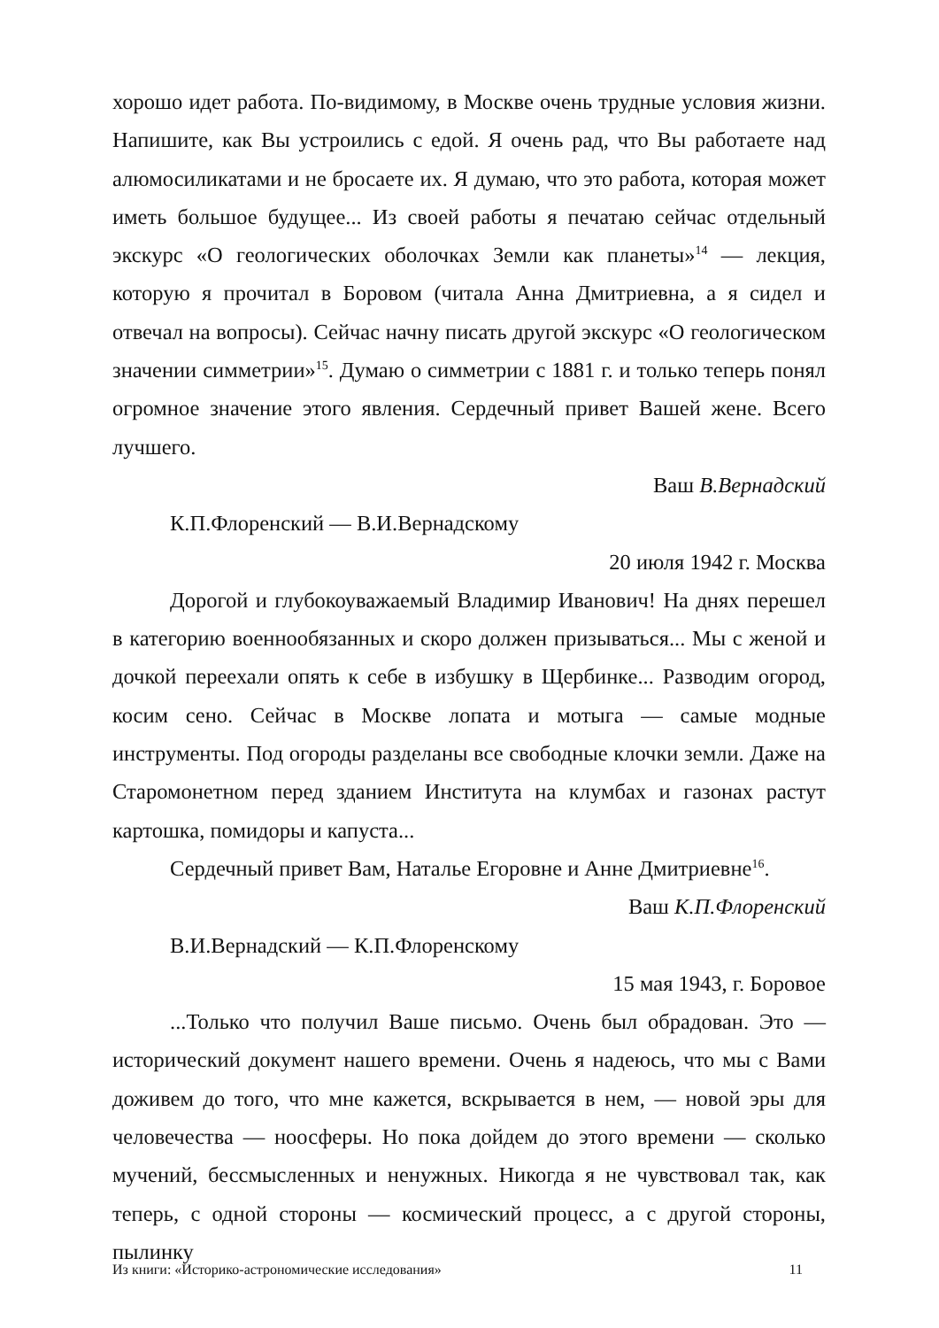хорошо идет работа. По-видимому, в Москве очень трудные условия жизни. Напишите, как Вы устроились с едой. Я очень рад, что Вы работаете над алюмосиликатами и не бросаете их. Я думаю, что это работа, которая может иметь большое будущее... Из своей работы я печатаю сейчас отдельный экскурс «О геологических оболочках Земли как планеты»<sup>14</sup> — лекция, которую я прочитал в Боровом (читала Анна Дмитриевна, а я сидел и отвечал на вопросы). Сейчас начну писать другой экскурс «О геологическом значении симметрии»<sup>15</sup>. Думаю о симметрии с 1881 г. и только теперь понял огромное значение этого явления. Сердечный привет Вашей жене. Всего лучшего.
Ваш В.Вернадский
К.П.Флоренский — В.И.Вернадскому
20 июля 1942 г. Москва
Дорогой и глубокоуважаемый Владимир Иванович! На днях перешел в категорию военнообязанных и скоро должен призываться... Мы с женой и дочкой переехали опять к себе в избушку в Щербинке... Разводим огород, косим сено. Сейчас в Москве лопата и мотыга — самые модные инструменты. Под огороды разделаны все свободные клочки земли. Даже на Старомонетном перед зданием Института на клумбах и газонах растут картошка, помидоры и капуста...
Сердечный привет Вам, Наталье Егоровне и Анне Дмитриевне<sup>16</sup>.
Ваш К.П.Флоренский
В.И.Вернадский — К.П.Флоренскому
15 мая 1943, г. Боровое
...Только что получил Ваше письмо. Очень был обрадован. Это — исторический документ нашего времени. Очень я надеюсь, что мы с Вами доживем до того, что мне кажется, вскрывается в нем, — новой эры для человечества — ноосферы. Но пока дойдем до этого времени — сколько мучений, бессмысленных и ненужных. Никогда я не чувствовал так, как теперь, с одной стороны — космический процесс, а с другой стороны, пылинку
Из книги: «Историко-астрономические исследования» 11